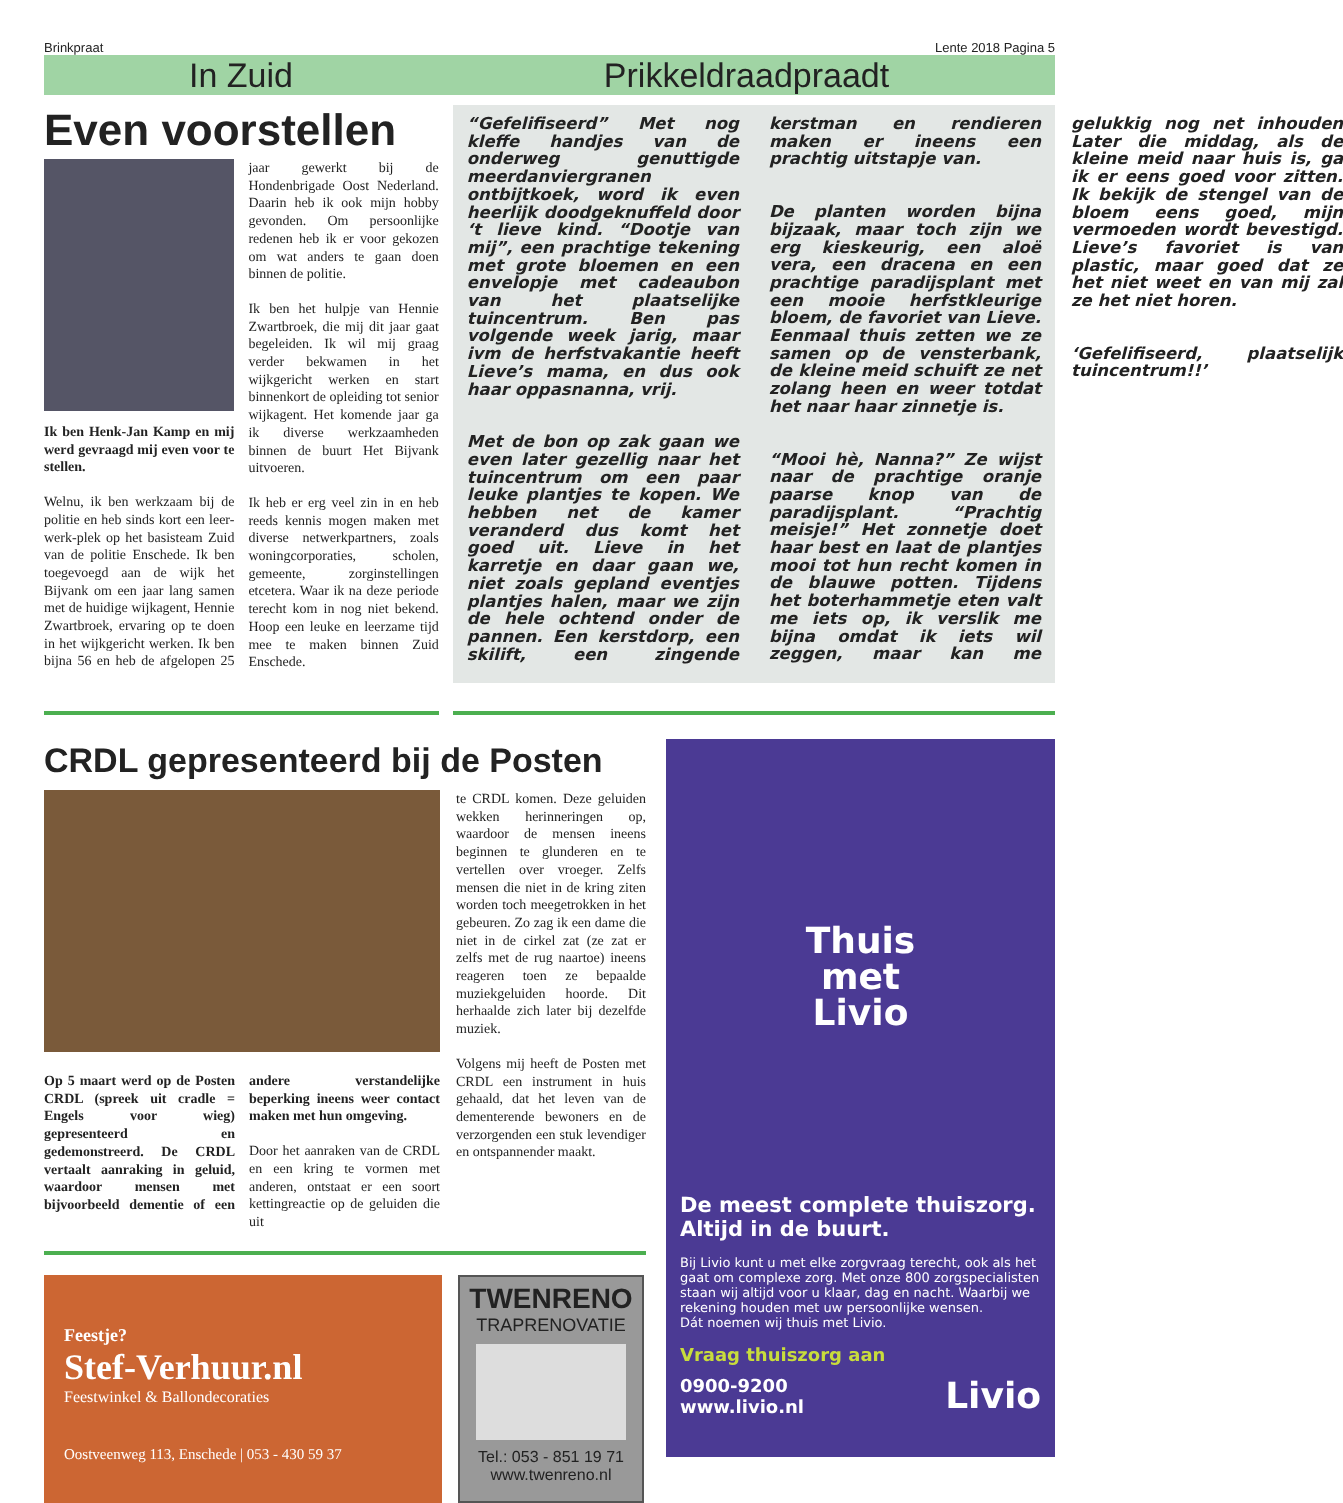Brinkpraat Lente 2018 Pagina 5
In Zuid Prikkeldraadpraadt
Even voorstellen
Ik ben Henk-Jan Kamp en mij werd gevraagd mij even voor te stellen.
Welnu, ik ben werkzaam bij de politie en heb sinds kort een leer-werk-plek op het basisteam Zuid van de politie Enschede. Ik ben toegevoegd aan de wijk het Bijvank om een jaar lang samen met de huidige wijkagent, Hennie Zwartbroek, ervaring op te doen in het wijkgericht werken. Ik ben bijna 56 en heb de afgelopen 25 jaar gewerkt bij de Hondenbrigade Oost Nederland. Daarin heb ik ook mijn hobby gevonden. Om persoonlijke redenen heb ik er voor gekozen om wat anders te gaan doen binnen de politie.
Ik ben het hulpje van Hennie Zwartbroek, die mij dit jaar gaat begeleiden. Ik wil mij graag verder bekwamen in het wijkgericht werken en start binnenkort de opleiding tot senior wijkagent. Het komende jaar ga ik diverse werkzaamheden binnen de buurt Het Bijvank uitvoeren.
Ik heb er erg veel zin in en heb reeds kennis mogen maken met diverse netwerkpartners, zoals woningcorporaties, scholen, gemeente, zorginstellingen etcetera. Waar ik na deze periode terecht kom in nog niet bekend. Hoop een leuke en leerzame tijd mee te maken binnen Zuid Enschede.
“Gefelifiseerd” Met nog kleffe handjes van de onderweg genuttigde meerdanviergranen ontbijtkoek, word ik even heerlijk doodgeknuffeld door ‘t lieve kind. “Dootje van mij”, een prachtige tekening met grote bloemen en een envelopje met cadeaubon van het plaatselijke tuincentrum. Ben pas volgende week jarig, maar ivm de herfstvakantie heeft Lieve’s mama, en dus ook haar oppasnanna, vrij.
Met de bon op zak gaan we even later gezellig naar het tuincentrum om een paar leuke plantjes te kopen. We hebben net de kamer veranderd dus komt het goed uit. Lieve in het karretje en daar gaan we, niet zoals gepland eventjes plantjes halen, maar we zijn de hele ochtend onder de pannen. Een kerstdorp, een skilift, een zingende kerstman en rendieren maken er ineens een prachtig uitstapje van.
De planten worden bijna bijzaak, maar toch zijn we erg kieskeurig, een aloë vera, een dracena en een prachtige paradijsplant met een mooie herfstkleurige bloem, de favoriet van Lieve. Eenmaal thuis zetten we ze samen op de vensterbank, de kleine meid schuift ze net zolang heen en weer totdat het naar haar zinnetje is.
“Mooi hè, Nanna?” Ze wijst naar de prachtige oranje paarse knop van de paradijsplant. “Prachtig meisje!” Het zonnetje doet haar best en laat de plantjes mooi tot hun recht komen in de blauwe potten. Tijdens het boterhammetje eten valt me iets op, ik verslik me bijna omdat ik iets wil zeggen, maar kan me gelukkig nog net inhouden Later die middag, als de kleine meid naar huis is, ga ik er eens goed voor zitten. Ik bekijk de stengel van de bloem eens goed, mijn vermoeden wordt bevestigd. Lieve’s favoriet is van plastic, maar goed dat ze het niet weet en van mij zal ze het niet horen.
‘Gefelifiseerd, plaatselijk tuincentrum!!’
CRDL gepresenteerd bij de Posten
Op 5 maart werd op de Posten CRDL (spreek uit cradle = Engels voor wieg) gepresenteerd en gedemonstreerd. De CRDL vertaalt aanraking in geluid, waardoor mensen met bijvoorbeeld dementie of een andere verstandelijke beperking ineens weer contact maken met hun omgeving.
Door het aanraken van de CRDL en een kring te vormen met anderen, ontstaat er een soort kettingreactie op de geluiden die uit
te CRDL komen. Deze geluiden wekken herinneringen op, waardoor de mensen ineens beginnen te glunderen en te vertellen over vroeger. Zelfs mensen die niet in de kring ziten worden toch meegetrokken in het gebeuren. Zo zag ik een dame die niet in de cirkel zat (ze zat er zelfs met de rug naartoe) ineens reageren toen ze bepaalde muziekgeluiden hoorde. Dit herhaalde zich later bij dezelfde muziek.
Volgens mij heeft de Posten met CRDL een instrument in huis gehaald, dat het leven van de dementerende bewoners en de verzorgenden een stuk levendiger en ontspannender maakt.
Feestje?
Stef-Verhuur.nl
Feestwinkel & Ballondecoraties
Oostveenweg 113, Enschede | 053 - 430 59 37
TWENRENO
TRAPRENOVATIE
Tel.: 053 - 851 19 71
www.twenreno.nl
Thuis
met
Livio
De meest complete thuiszorg.
Altijd in de buurt.
Bij Livio kunt u met elke zorgvraag terecht, ook als het gaat om complexe zorg. Met onze 800 zorgspecialisten staan wij altijd voor u klaar, dag en nacht. Waarbij we rekening houden met uw persoonlijke wensen.
Dát noemen wij thuis met Livio.
Vraag thuiszorg aan
0900-9200
www.livio.nl
Livio